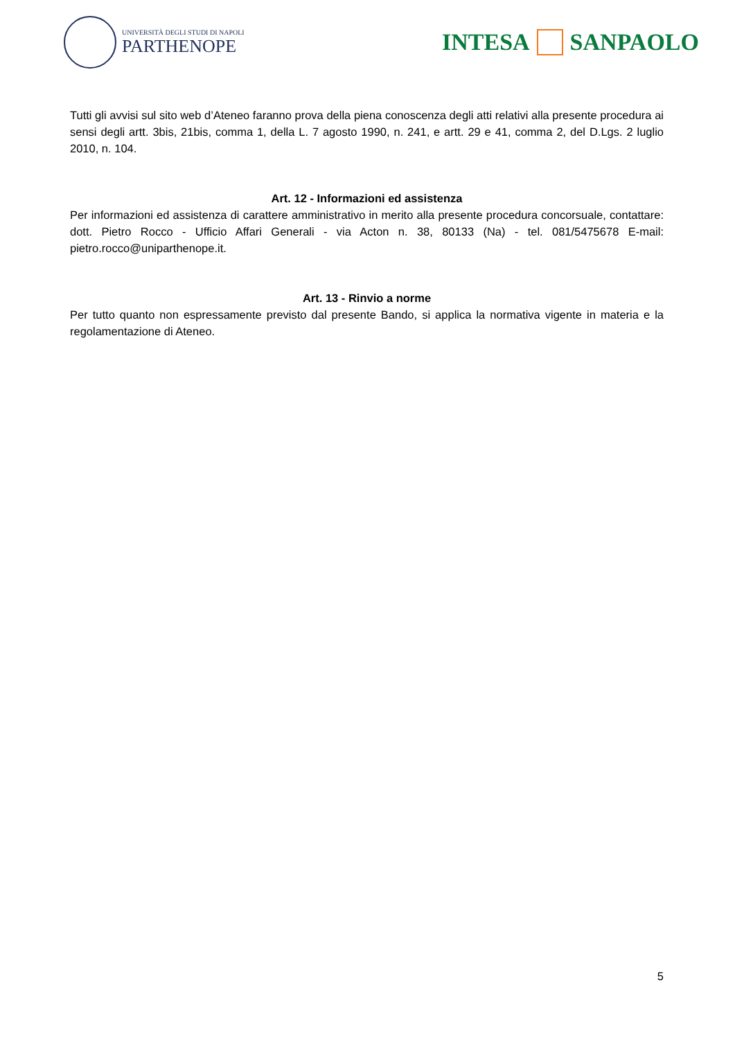UNIVERSITÀ DEGLI STUDI DI NAPOLI
PARTHENOPE
INTESA SANPAOLO
Tutti gli avvisi sul sito web d’Ateneo faranno prova della piena conoscenza degli atti relativi alla presente procedura ai sensi degli artt. 3bis, 21bis, comma 1, della L. 7 agosto 1990, n. 241, e artt. 29 e 41, comma 2, del D.Lgs. 2 luglio 2010, n. 104.
Art. 12 - Informazioni ed assistenza
Per informazioni ed assistenza di carattere amministrativo in merito alla presente procedura concorsuale, contattare: dott. Pietro Rocco - Ufficio Affari Generali - via Acton n. 38, 80133 (Na) - tel. 081/5475678 E-mail: pietro.rocco@uniparthenope.it.
Art. 13 - Rinvio a norme
Per tutto quanto non espressamente previsto dal presente Bando, si applica la normativa vigente in materia e la regolamentazione di Ateneo.
5